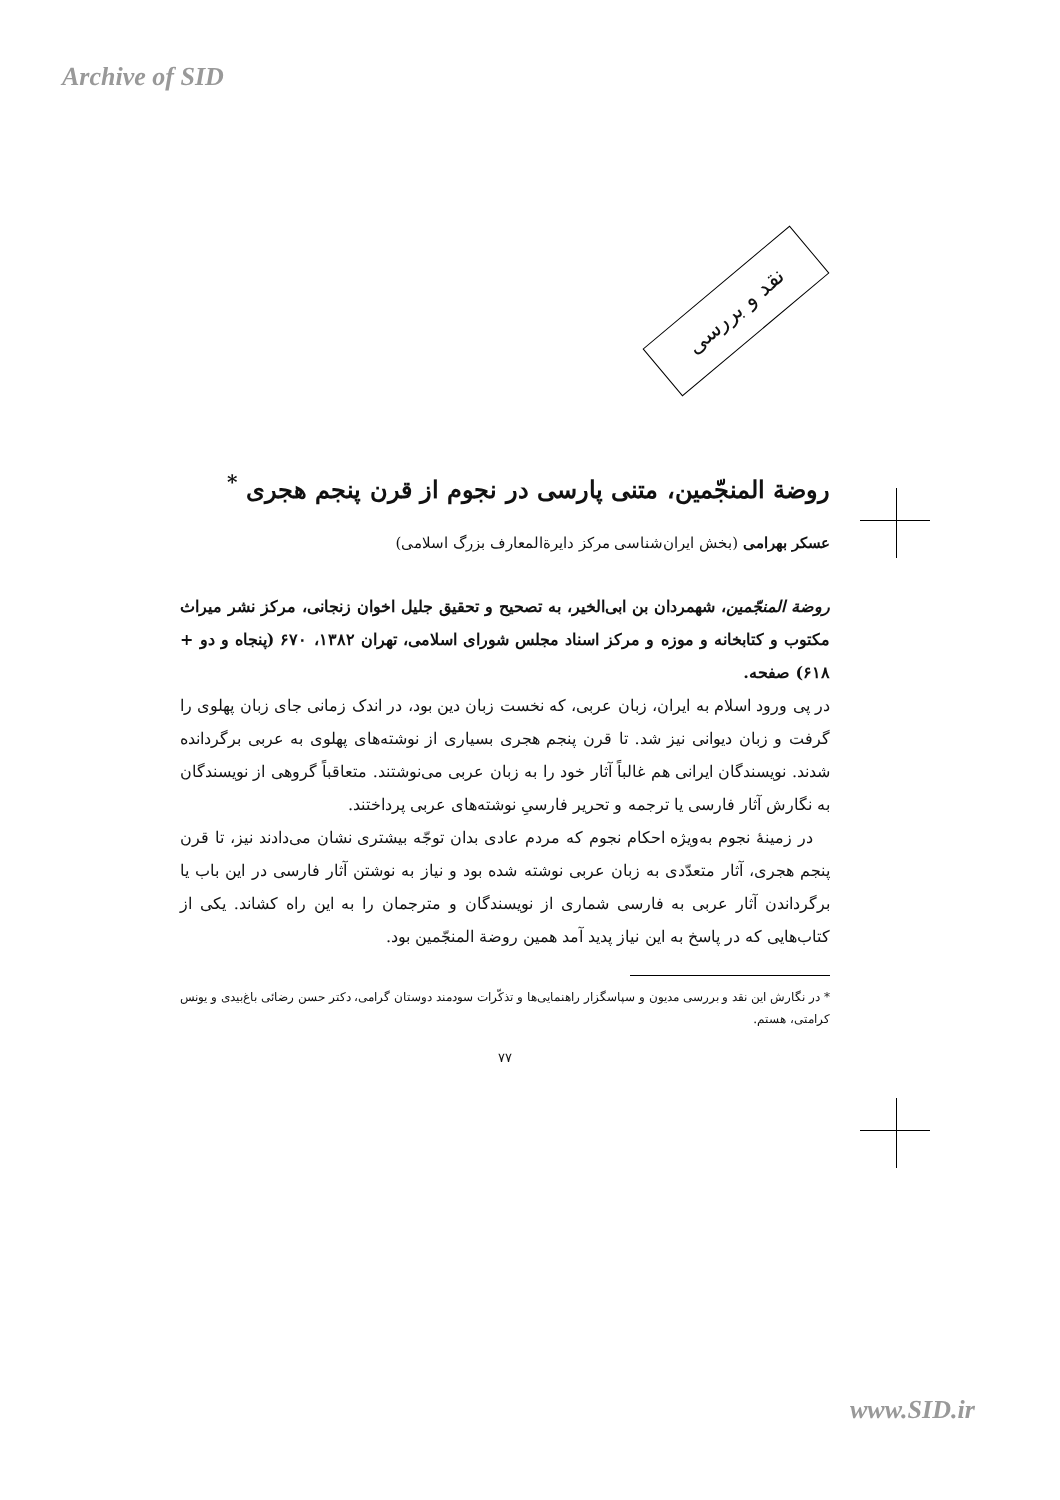Archive of SID
نقد و بررسی
روضة المنجّمین، متنی پارسی در نجوم از قرن پنجم هجری <sup>*</sup>
عسکر بهرامی (بخش ایران‌شناسی مرکز دایرةالمعارف بزرگ اسلامی)
روضة المنجّمین، شهمردان بن ابی‌الخیر، به تصحیح و تحقیق جلیل اخوان زنجانی، مرکز نشر میراث مکتوب و کتابخانه و موزه و مرکز اسناد مجلس شورای اسلامی، تهران ۱۳۸۲، ۶۷۰ (پنجاه و دو + ۶۱۸) صفحه.
در پی ورود اسلام به ایران، زبان عربی، که نخست زبان دین بود، در اندک زمانی جای زبان پهلوی را گرفت و زبان دیوانی نیز شد. تا قرن پنجم هجری بسیاری از نوشته‌های پهلوی به عربی برگردانده شدند. نویسندگان ایرانی هم غالباً آثار خود را به زبان عربی می‌نوشتند. متعاقباً گروهی از نویسندگان به نگارش آثار فارسی یا ترجمه و تحریر فارسیِ نوشته‌های عربی پرداختند.
در زمینهٔ نجوم به‌ویژه احکام نجوم که مردم عادی بدان توجّه بیشتری نشان می‌دادند نیز، تا قرن پنجم هجری، آثار متعدّدی به زبان عربی نوشته شده بود و نیاز به نوشتن آثار فارسی در این باب یا برگرداندن آثار عربی به فارسی شماری از نویسندگان و مترجمان را به این راه کشاند. یکی از کتاب‌هایی که در پاسخ به این نیاز پدید آمد همین روضة المنجّمین بود.
* در نگارش این نقد و بررسی مدیون و سپاسگزار راهنمایی‌ها و تذکّرات سودمند دوستان گرامی، دکتر حسن رضائی باغ‌بیدی و یونس کرامتی، هستم.
۷۷
www.SID.ir